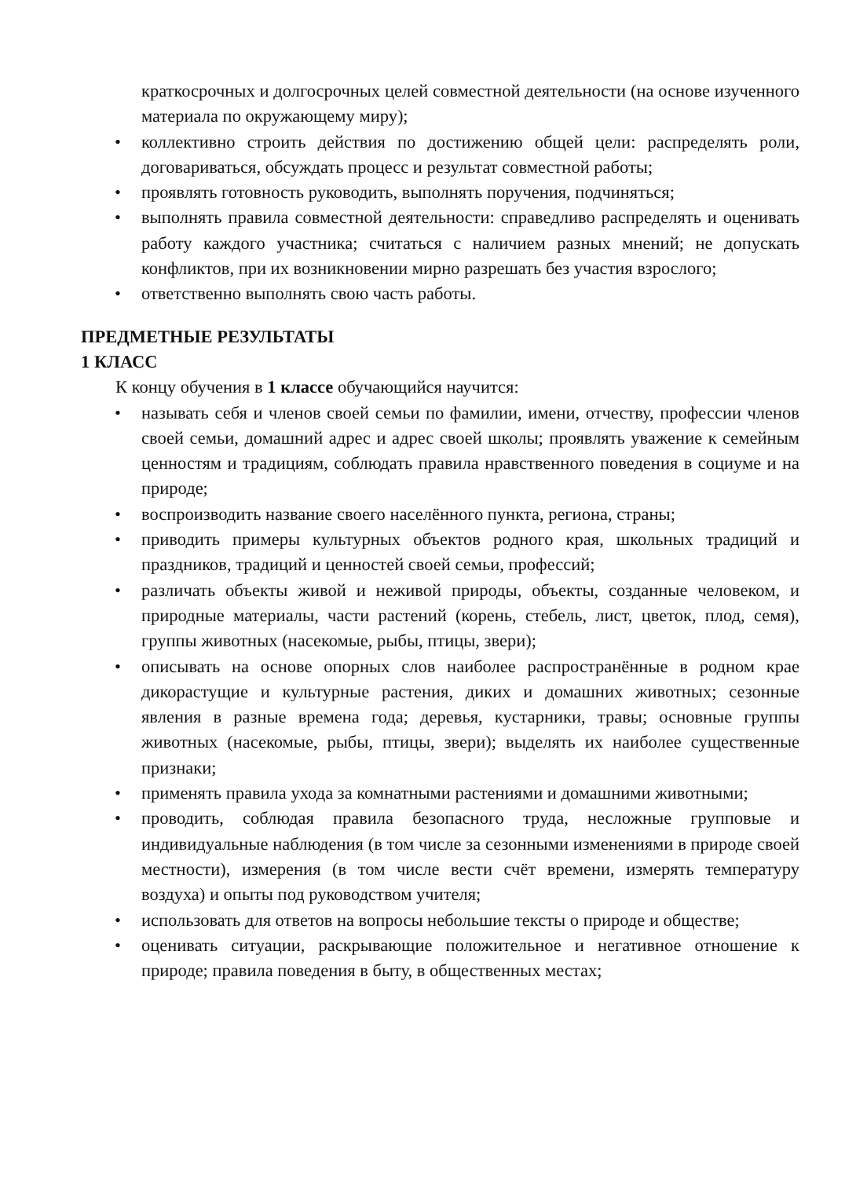краткосрочных и долгосрочных целей совместной деятельности (на основе изученного материала по окружающему миру);
• коллективно строить действия по достижению общей цели: распределять роли, договариваться, обсуждать процесс и результат совместной работы;
• проявлять готовность руководить, выполнять поручения, подчиняться;
• выполнять правила совместной деятельности: справедливо распределять и оценивать работу каждого участника; считаться с наличием разных мнений; не допускать конфликтов, при их возникновении мирно разрешать без участия взрослого;
• ответственно выполнять свою часть работы.
ПРЕДМЕТНЫЕ РЕЗУЛЬТАТЫ
1 КЛАСС
К концу обучения в 1 классе обучающийся научится:
• называть себя и членов своей семьи по фамилии, имени, отчеству, профессии членов своей семьи, домашний адрес и адрес своей школы; проявлять уважение к семейным ценностям и традициям, соблюдать правила нравственного поведения в социуме и на природе;
• воспроизводить название своего населённого пункта, региона, страны;
• приводить примеры культурных объектов родного края, школьных традиций и праздников, традиций и ценностей своей семьи, профессий;
• различать объекты живой и неживой природы, объекты, созданные человеком, и природные материалы, части растений (корень, стебель, лист, цветок, плод, семя), группы животных (насекомые, рыбы, птицы, звери);
• описывать на основе опорных слов наиболее распространённые в родном крае дикорастущие и культурные растения, диких и домашних животных; сезонные явления в разные времена года; деревья, кустарники, травы; основные группы животных (насекомые, рыбы, птицы, звери); выделять их наиболее существенные признаки;
• применять правила ухода за комнатными растениями и домашними животными;
• проводить, соблюдая правила безопасного труда, несложные групповые и индивидуальные наблюдения (в том числе за сезонными изменениями в природе своей местности), измерения (в том числе вести счёт времени, измерять температуру воздуха) и опыты под руководством учителя;
• использовать для ответов на вопросы небольшие тексты о природе и обществе;
• оценивать ситуации, раскрывающие положительное и негативное отношение к природе; правила поведения в быту, в общественных местах;